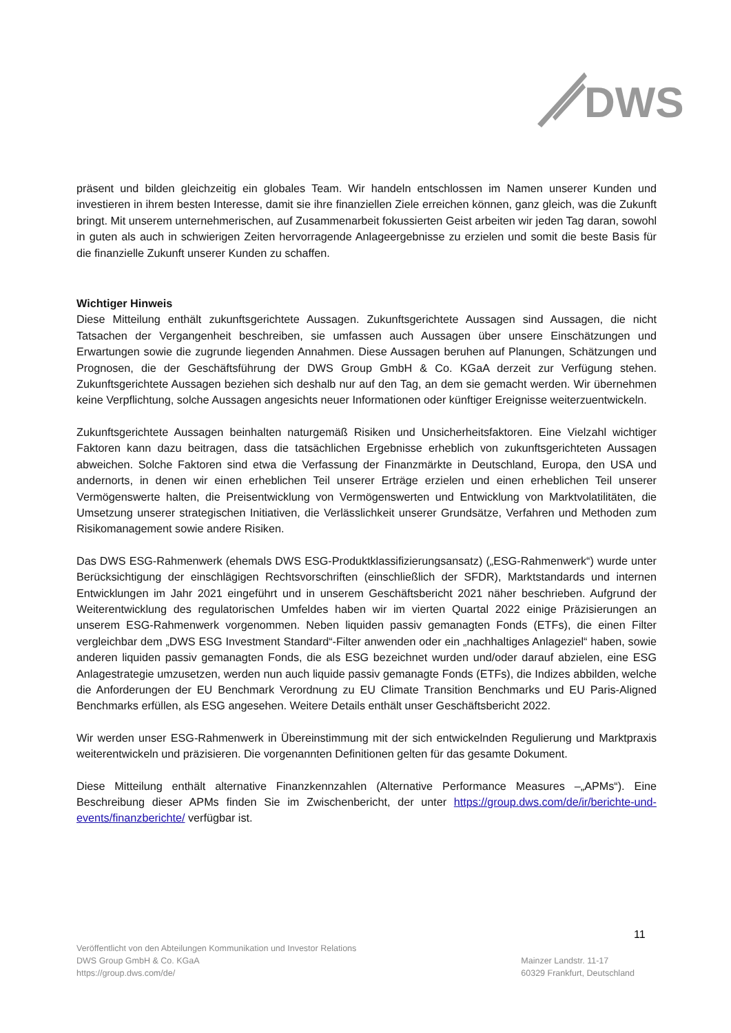DWS
präsent und bilden gleichzeitig ein globales Team. Wir handeln entschlossen im Namen unserer Kunden und investieren in ihrem besten Interesse, damit sie ihre finanziellen Ziele erreichen können, ganz gleich, was die Zukunft bringt. Mit unserem unternehmerischen, auf Zusammenarbeit fokussierten Geist arbeiten wir jeden Tag daran, sowohl in guten als auch in schwierigen Zeiten hervorragende Anlageergebnisse zu erzielen und somit die beste Basis für die finanzielle Zukunft unserer Kunden zu schaffen.
Wichtiger Hinweis
Diese Mitteilung enthält zukunftsgerichtete Aussagen. Zukunftsgerichtete Aussagen sind Aussagen, die nicht Tatsachen der Vergangenheit beschreiben, sie umfassen auch Aussagen über unsere Einschätzungen und Erwartungen sowie die zugrunde liegenden Annahmen. Diese Aussagen beruhen auf Planungen, Schätzungen und Prognosen, die der Geschäftsführung der DWS Group GmbH & Co. KGaA derzeit zur Verfügung stehen. Zukunftsgerichtete Aussagen beziehen sich deshalb nur auf den Tag, an dem sie gemacht werden. Wir übernehmen keine Verpflichtung, solche Aussagen angesichts neuer Informationen oder künftiger Ereignisse weiterzuentwickeln.
Zukunftsgerichtete Aussagen beinhalten naturgemäß Risiken und Unsicherheitsfaktoren. Eine Vielzahl wichtiger Faktoren kann dazu beitragen, dass die tatsächlichen Ergebnisse erheblich von zukunftsgerichteten Aussagen abweichen. Solche Faktoren sind etwa die Verfassung der Finanzmärkte in Deutschland, Europa, den USA und andernorts, in denen wir einen erheblichen Teil unserer Erträge erzielen und einen erheblichen Teil unserer Vermögenswerte halten, die Preisentwicklung von Vermögenswerten und Entwicklung von Marktvolatilitäten, die Umsetzung unserer strategischen Initiativen, die Verlässlichkeit unserer Grundsätze, Verfahren und Methoden zum Risikomanagement sowie andere Risiken.
Das DWS ESG-Rahmenwerk (ehemals DWS ESG-Produktklassifizierungsansatz) („ESG-Rahmenwerk“) wurde unter Berücksichtigung der einschlägigen Rechtsvorschriften (einschließlich der SFDR), Marktstandards und internen Entwicklungen im Jahr 2021 eingeführt und in unserem Geschäftsbericht 2021 näher beschrieben. Aufgrund der Weiterentwicklung des regulatorischen Umfeldes haben wir im vierten Quartal 2022 einige Präzisierungen an unserem ESG-Rahmenwerk vorgenommen. Neben liquiden passiv gemanagten Fonds (ETFs), die einen Filter vergleichbar dem „DWS ESG Investment Standard“-Filter anwenden oder ein „nachhaltiges Anlageziel“ haben, sowie anderen liquiden passiv gemanagten Fonds, die als ESG bezeichnet wurden und/oder darauf abzielen, eine ESG Anlagestrategie umzusetzen, werden nun auch liquide passiv gemanagte Fonds (ETFs), die Indizes abbilden, welche die Anforderungen der EU Benchmark Verordnung zu EU Climate Transition Benchmarks und EU Paris-Aligned Benchmarks erfüllen, als ESG angesehen. Weitere Details enthält unser Geschäftsbericht 2022.
Wir werden unser ESG-Rahmenwerk in Übereinstimmung mit der sich entwickelnden Regulierung und Marktpraxis weiterentwickeln und präzisieren. Die vorgenannten Definitionen gelten für das gesamte Dokument.
Diese Mitteilung enthält alternative Finanzkennzahlen (Alternative Performance Measures –„APMs“). Eine Beschreibung dieser APMs finden Sie im Zwischenbericht, der unter https://group.dws.com/de/ir/berichte-und-events/finanzberichte/ verfügbar ist.
11
Veröffentlicht von den Abteilungen Kommunikation und Investor Relations
DWS Group GmbH & Co. KGaA
https://group.dws.com/de/
Mainzer Landstr. 11-17
60329 Frankfurt, Deutschland